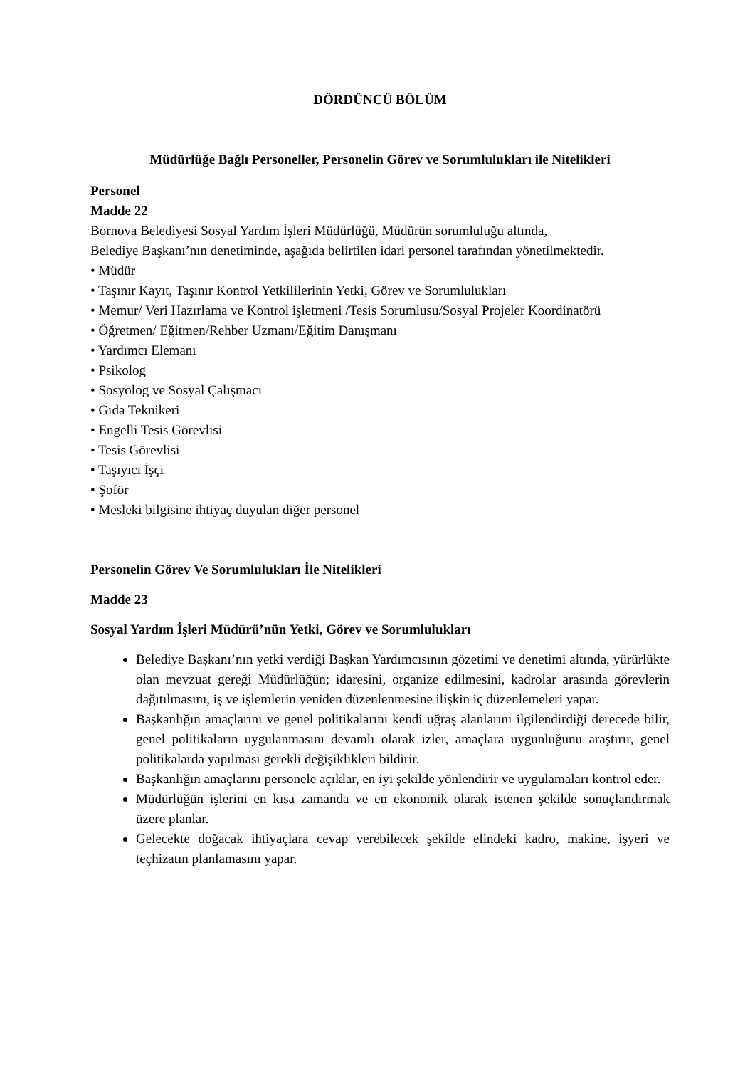DÖRDÜNCÜ BÖLÜM
Müdürlüğe Bağlı Personeller, Personelin Görev ve Sorumlulukları ile Nitelikleri
Personel
Madde 22
Bornova Belediyesi Sosyal Yardım İşleri Müdürlüğü, Müdürün sorumluluğu altında,
Belediye Başkanı’nın denetiminde, aşağıda belirtilen idari personel tarafından yönetilmektedir.
• Müdür
• Taşınır Kayıt, Taşınır Kontrol Yetkililerinin Yetki, Görev ve Sorumlulukları
• Memur/ Veri Hazırlama ve Kontrol işletmeni /Tesis Sorumlusu/Sosyal Projeler Koordinatörü
• Öğretmen/ Eğitmen/Rehber Uzmanı/Eğitim Danışmanı
• Yardımcı Elemanı
• Psikolog
• Sosyolog ve Sosyal Çalışmacı
• Gıda Teknikeri
• Engelli Tesis Görevlisi
• Tesis Görevlisi
• Taşıyıcı İşçi
• Şoför
• Mesleki bilgisine ihtiyaç duyulan diğer personel
Personelin Görev Ve Sorumlulukları İle Nitelikleri
Madde 23
Sosyal Yardım İşleri Müdürü’nün Yetki, Görev ve Sorumlulukları
Belediye Başkanı’nın yetki verdiği Başkan Yardımcısının gözetimi ve denetimi altında, yürürlükte olan mevzuat gereği Müdürlüğün; idaresini, organize edilmesini, kadrolar arasında görevlerin dağıtılmasını, iş ve işlemlerin yeniden düzenlenmesine ilişkin iç düzenlemeleri yapar.
Başkanlığın amaçlarını ve genel politikalarını kendi uğraş alanlarını ilgilendirdiği derecede bilir, genel politikaların uygulanmasını devamlı olarak izler, amaçlara uygunluğunu araştırır, genel politikalarda yapılması gerekli değişiklikleri bildirir.
Başkanlığın amaçlarını personele açıklar, en iyi şekilde yönlendirir ve uygulamaları kontrol eder.
Müdürlüğün işlerini en kısa zamanda ve en ekonomik olarak istenen şekilde sonuçlandırmak üzere planlar.
Gelecekte doğacak ihtiyaçlara cevap verebilecek şekilde elindeki kadro, makine, işyeri ve teçhizatın planlamasını yapar.